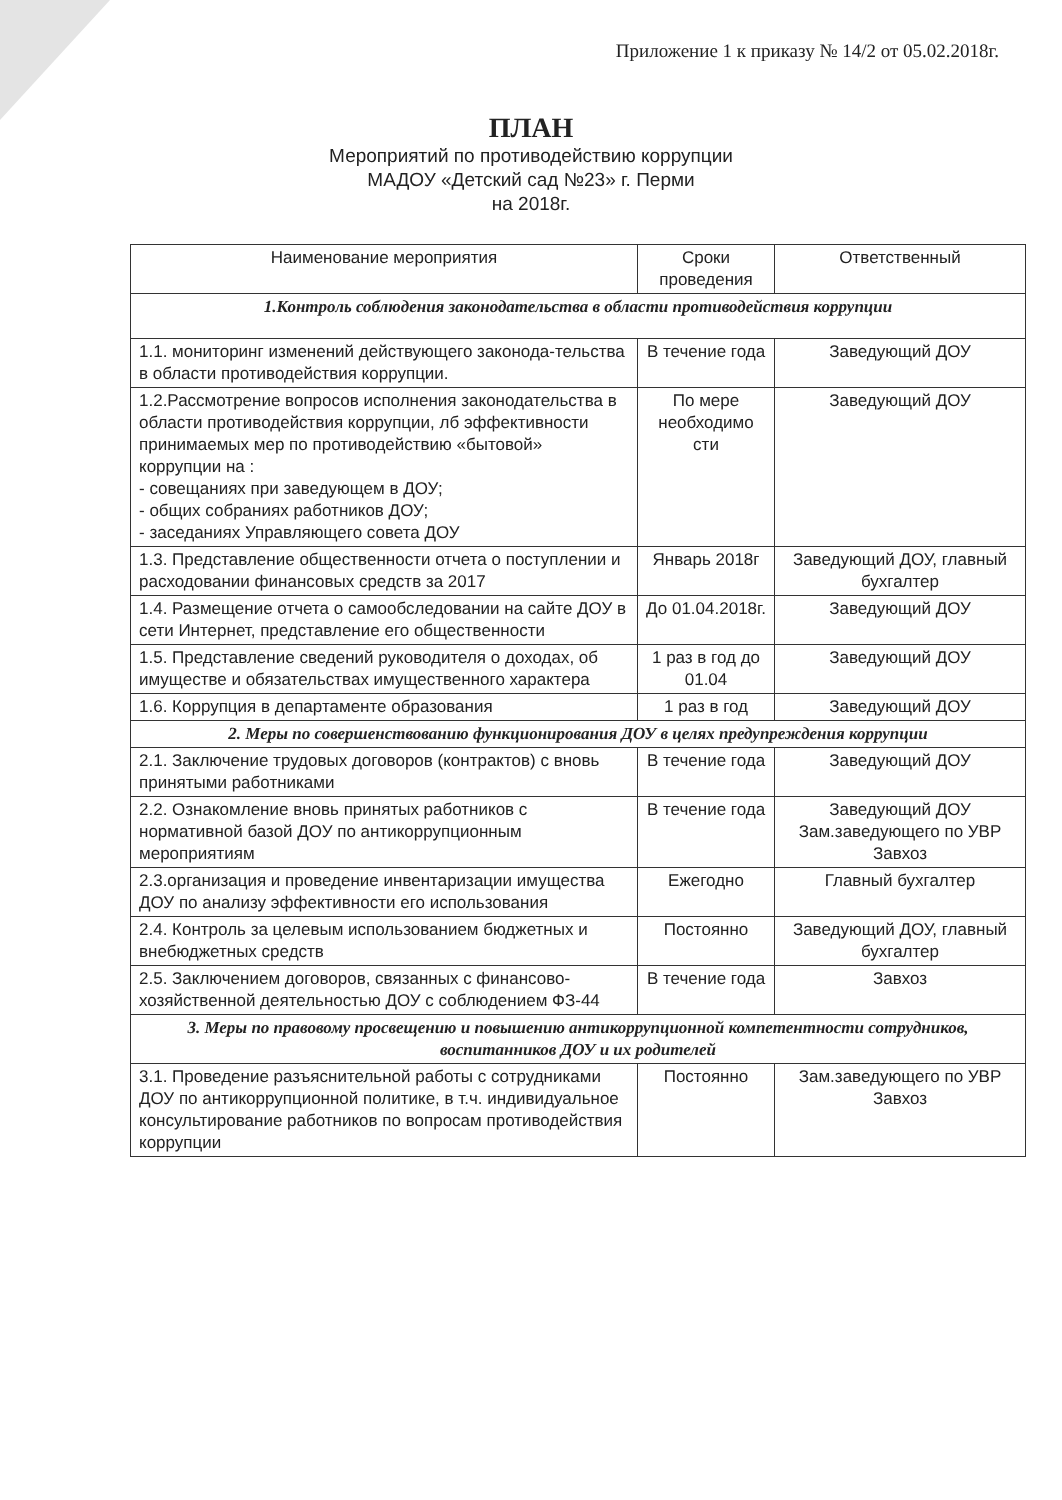Приложение 1 к приказу № 14/2 от 05.02.2018г.
ПЛАН
Мероприятий по противодействию коррупции
МАДОУ «Детский сад №23» г. Перми
на 2018г.
| Наименование мероприятия | Сроки проведения | Ответственный |
| --- | --- | --- |
| 1.Контроль соблюдения законодательства в области противодействия коррупции | | |
| 1.1. мониторинг изменений действующего законода-тельства в области противодействия коррупции. | В течение года | Заведующий ДОУ |
| 1.2.Рассмотрение вопросов исполнения законодательства в области противодействия коррупции, лб эффективности принимаемых мер по противодействию «бытовой» коррупции на : - совещаниях при заведующем в ДОУ; - общих собраниях работников ДОУ; - заседаниях Управляющего совета ДОУ | По мере необходимо сти | Заведующий ДОУ |
| 1.3. Представление общественности отчета о поступлении и расходовании финансовых средств за 2017 | Январь 2018г | Заведующий ДОУ, главный бухгалтер |
| 1.4. Размещение отчета о самообследовании на сайте ДОУ в сети Интернет, представление его общественности | До 01.04.2018г. | Заведующий ДОУ |
| 1.5. Представление сведений руководителя о доходах, об имуществе и обязательствах имущественного характера | 1 раз в год до 01.04 | Заведующий ДОУ |
| 1.6. Коррупция в департаменте образования | 1 раз в год | Заведующий ДОУ |
| 2. Меры по совершенствованию функционирования ДОУ в целях предупреждения коррупции | | |
| 2.1. Заключение трудовых договоров (контрактов) с вновь принятыми работниками | В течение года | Заведующий ДОУ |
| 2.2. Ознакомление вновь принятых работников с нормативной базой ДОУ по антикоррупционным мероприятиям | В течение года | Заведующий ДОУ Зам.заведующего по УВР Завхоз |
| 2.3.организация и проведение инвентаризации имущества ДОУ по анализу эффективности его использования | Ежегодно | Главный бухгалтер |
| 2.4. Контроль за целевым использованием бюджетных и внебюджетных средств | Постоянно | Заведующий ДОУ, главный бухгалтер |
| 2.5. Заключением договоров, связанных с финансово-хозяйственной деятельностью ДОУ с соблюдением ФЗ-44 | В течение года | Завхоз |
| 3. Меры по правовому просвещению и повышению антикоррупционной компетентности сотрудников, воспитанников ДОУ и их родителей | | |
| 3.1. Проведение разъяснительной работы с сотрудниками ДОУ по антикоррупционной политике, в т.ч. индивидуальное консультирование работников по вопросам противодействия коррупции | Постоянно | Зам.заведующего по УВР Завхоз |